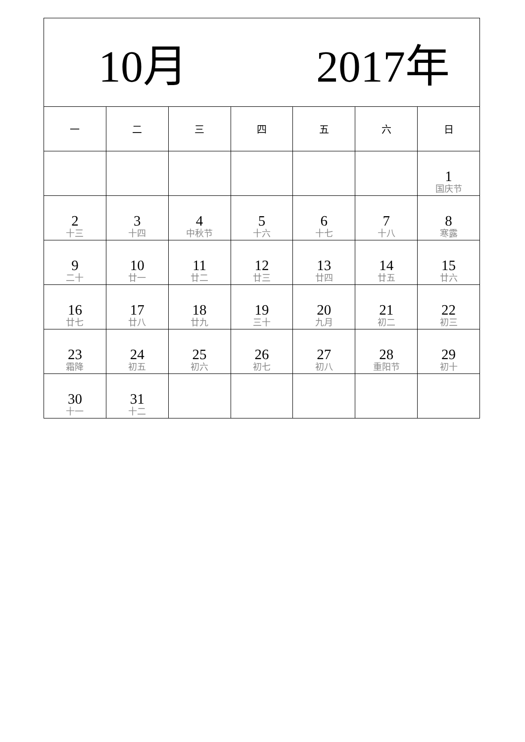| 10月 2017年 | | | | | | |
| 一 | 二 | 三 | 四 | 五 | 六 | 日 |
| | | | | | | 1 国庆节 |
| 2 十三 | 3 十四 | 4 中秋节 | 5 十六 | 6 十七 | 7 十八 | 8 寒露 |
| 9 二十 | 10 廿一 | 11 廿二 | 12 廿三 | 13 廿四 | 14 廿五 | 15 廿六 |
| 16 廿七 | 17 廿八 | 18 廿九 | 19 三十 | 20 九月 | 21 初二 | 22 初三 |
| 23 霜降 | 24 初五 | 25 初六 | 26 初七 | 27 初八 | 28 重阳节 | 29 初十 |
| 30 十一 | 31 十二 | | | | | |